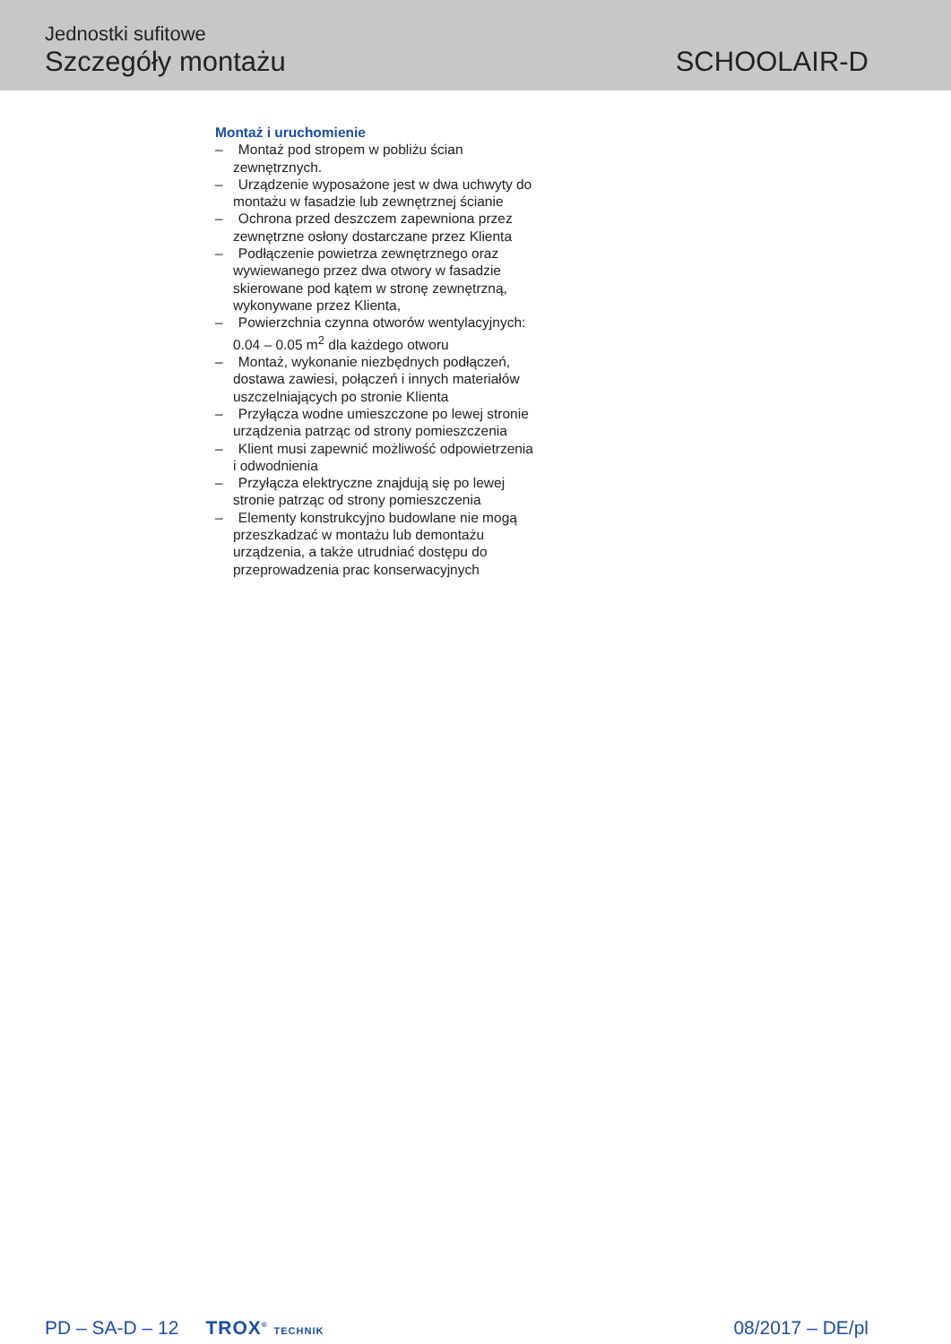Jednostki sufitowe
Szczegóły montażu
SCHOOLAIR-D
Montaż i uruchomienie
– Montaż pod stropem w pobliżu ścian zewnętrznych.
– Urządzenie wyposażone jest w dwa uchwyty do montażu w fasadzie lub zewnętrznej ścianie
– Ochrona przed deszczem zapewniona przez zewnętrzne osłony dostarczane przez Klienta
– Podłączenie powietrza zewnętrznego oraz wywiewanego przez dwa otwory w fasadzie skierowane pod kątem w stronę zewnętrzną, wykonywane przez Klienta,
– Powierzchnia czynna otworów wentylacyjnych: 0.04 – 0.05 m<sup>2</sup> dla każdego otworu
– Montaż, wykonanie niezbędnych podłączeń, dostawa zawiesi, połączeń i innych materiałów uszczelniających po stronie Klienta
– Przyłącza wodne umieszczone po lewej stronie urządzenia patrząc od strony pomieszczenia
– Klient musi zapewnić możliwość odpowietrzenia i odwodnienia
– Przyłącza elektryczne znajdują się po lewej stronie patrząc od strony pomieszczenia
– Elementy konstrukcyjno budowlane nie mogą przeszkadzać w montażu lub demontażu urządzenia, a także utrudniać dostępu do przeprowadzenia prac konserwacyjnych
PD – SA-D – 12 TROX<sup>®</sup> TECHNIK 08/2017 – DE/pl